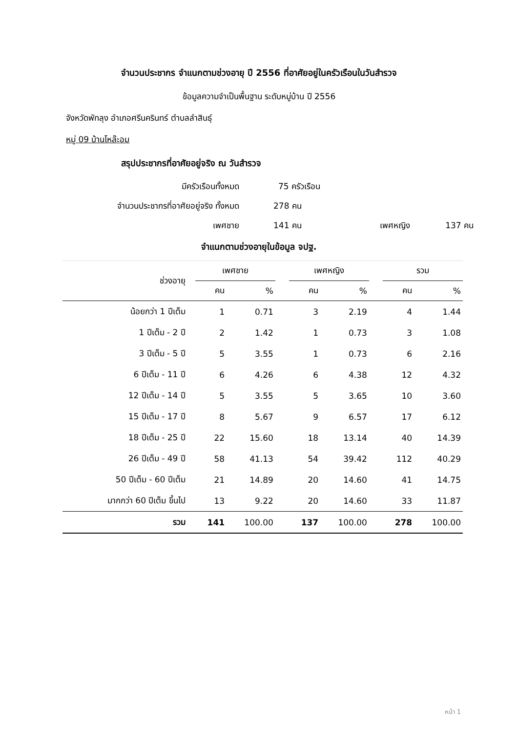จำนวนประชากร จำแนกตามช่วงอายุ ปี 2556 ที่อาศัยอยู่ในครัวเรือนในวันสำรวจ
ข้อมูลความจำเป็นพื้นฐาน ระดับหมู่บ้าน ปี 2556
จังหวัดพัทลุง อำเภอศรีนครินทร์ ตำบลลำสินธุ์
หมู่ 09 บ้านโหล๊ะอม
สรุปประชากรที่อาศัยอยู่จริง ณ วันสำรวจ
มีครัวเรือนทั้งหมด 75 ครัวเรือน
จำนวนประชากรที่อาศัยอยู่จริง ทั้งหมด 278 คน
เพศชาย 141 คน เพศหญิง 137 คน
จำแนกตามช่วงอายุในข้อมูล จปฐ.
| ช่วงอายุ | เพศชาย | | | เพศหญิง | | | รวม | |
| --- | --- | --- | --- | --- | --- | --- | --- | --- |
| | คน | % | | คน | % | | คน | % |
| น้อยกว่า 1 ปีเต็ม | 1 | 0.71 | | 3 | 2.19 | | 4 | 1.44 |
| 1 ปีเต็ม - 2 ปี | 2 | 1.42 | | 1 | 0.73 | | 3 | 1.08 |
| 3 ปีเต็ม - 5 ปี | 5 | 3.55 | | 1 | 0.73 | | 6 | 2.16 |
| 6 ปีเต็ม - 11 ปี | 6 | 4.26 | | 6 | 4.38 | | 12 | 4.32 |
| 12 ปีเต็ม - 14 ปี | 5 | 3.55 | | 5 | 3.65 | | 10 | 3.60 |
| 15 ปีเต็ม - 17 ปี | 8 | 5.67 | | 9 | 6.57 | | 17 | 6.12 |
| 18 ปีเต็ม - 25 ปี | 22 | 15.60 | | 18 | 13.14 | | 40 | 14.39 |
| 26 ปีเต็ม - 49 ปี | 58 | 41.13 | | 54 | 39.42 | | 112 | 40.29 |
| 50 ปีเต็ม - 60 ปีเต็ม | 21 | 14.89 | | 20 | 14.60 | | 41 | 14.75 |
| มากกว่า 60 ปีเต็ม ขึ้นไป | 13 | 9.22 | | 20 | 14.60 | | 33 | 11.87 |
| รวม | 141 | 100.00 | | 137 | 100.00 | | 278 | 100.00 |
หน้า 1